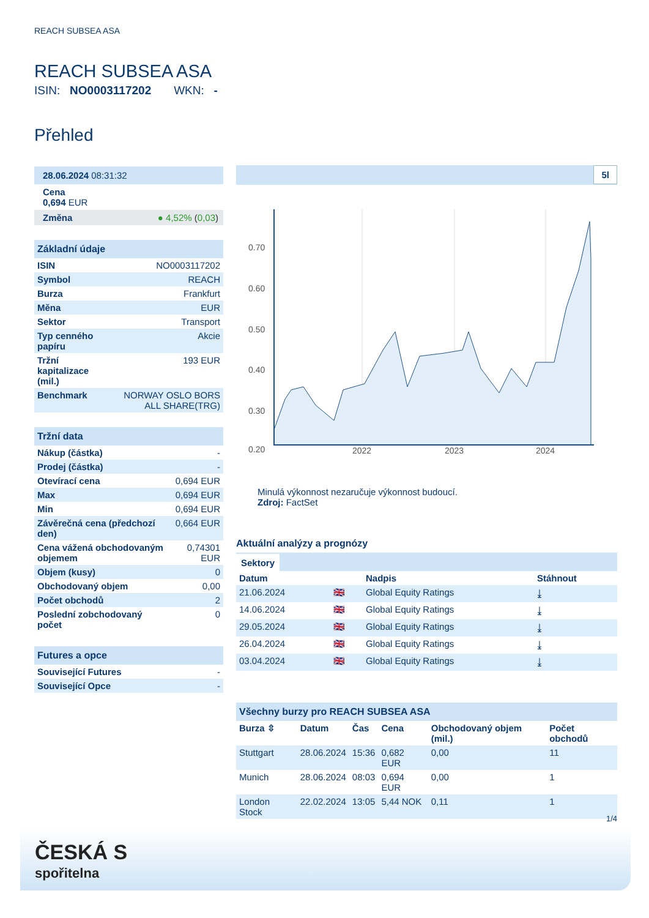REACH SUBSEA ASA
REACH SUBSEA ASA
ISIN: NO0003117202 WKN: -
Přehled
28.06.2024 08:31:32
Cena
0,694 EUR
Změna ● 4,52% (0,03)
Základní údaje
| ISIN | NO0003117202 |
| Symbol | REACH |
| Burza | Frankfurt |
| Měna | EUR |
| Sektor | Transport |
| Typ cenného papíru | Akcie |
| Tržní kapitalizace (mil.) | 193 EUR |
| Benchmark | NORWAY OSLO BORS ALL SHARE(TRG) |
Tržní data
| Nákup (částka) | - |
| Prodej (částka) | - |
| Otevírací cena | 0,694 EUR |
| Max | 0,694 EUR |
| Min | 0,694 EUR |
| Závěrečná cena (předchozí den) | 0,664 EUR |
| Cena vážená obchodovaným objemem | 0,74301 EUR |
| Objem (kusy) | 0 |
| Obchodovaný objem | 0,00 |
| Počet obchodů | 2 |
| Poslední zobchodovaný počet | 0 |
Futures a opce
| Související Futures | - |
| Související Opce | - |
5l
0.70
0.60
0.50
0.40
0.30
0.20
2022
2023
2024
Minulá výkonnost nezaručuje výkonnost budoucí.
Zdroj: FactSet
Aktuální analýzy a prognózy
Sektory
| Datum | | Nadpis | Stáhnout |
| --- | --- | --- | --- |
| 21.06.2024 | 🇬🇧 | Global Equity Ratings | ⤓ |
| 14.06.2024 | 🇬🇧 | Global Equity Ratings | ⤓ |
| 29.05.2024 | 🇬🇧 | Global Equity Ratings | ⤓ |
| 26.04.2024 | 🇬🇧 | Global Equity Ratings | ⤓ |
| 03.04.2024 | 🇬🇧 | Global Equity Ratings | ⤓ |
Všechny burzy pro REACH SUBSEA ASA
| Burza ⇳ | Datum | Čas | Cena | Obchodovaný objem (mil.) | Počet obchodů |
| --- | --- | --- | --- | --- | --- |
| Stuttgart | 28.06.2024 | 15:36 | 0,682 EUR | 0,00 | 11 |
| Munich | 28.06.2024 | 08:03 | 0,694 EUR | 0,00 | 1 |
| London Stock | 22.02.2024 | 13:05 | 5,44 NOK | 0,11 | 1 |
1/4
ČESKÁ S
spořitelna